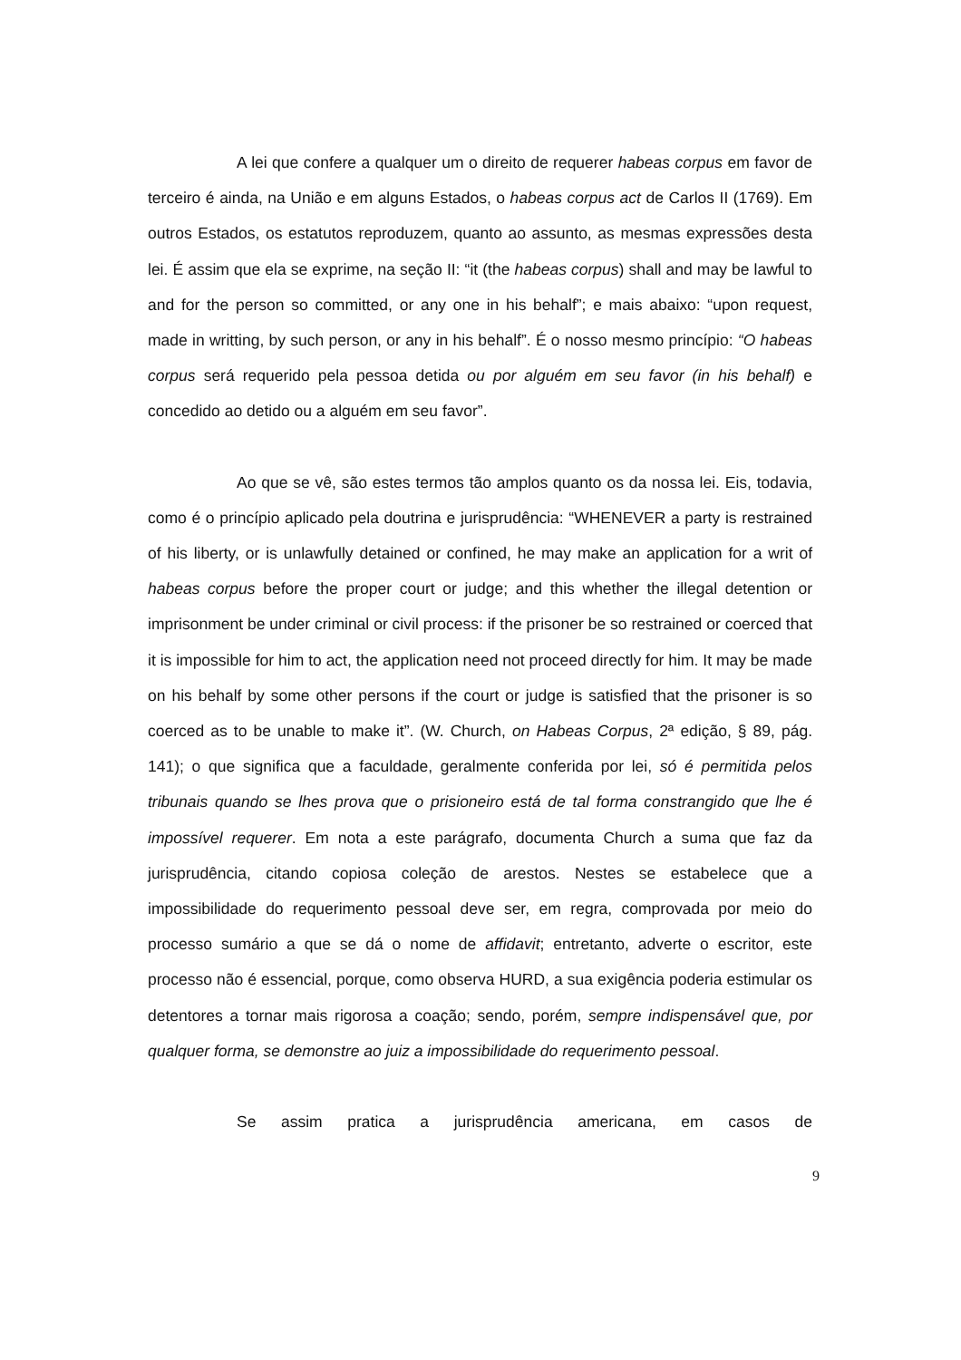A lei que confere a qualquer um o direito de requerer habeas corpus em favor de terceiro é ainda, na União e em alguns Estados, o habeas corpus act de Carlos II (1769). Em outros Estados, os estatutos reproduzem, quanto ao assunto, as mesmas expressões desta lei. É assim que ela se exprime, na seção II: “it (the habeas corpus) shall and may be lawful to and for the person so committed, or any one in his behalf”; e mais abaixo: “upon request, made in writting, by such person, or any in his behalf”. É o nosso mesmo princípio: “O habeas corpus será requerido pela pessoa detida ou por alguém em seu favor (in his behalf) e concedido ao detido ou a alguém em seu favor”.
Ao que se vê, são estes termos tão amplos quanto os da nossa lei. Eis, todavia, como é o princípio aplicado pela doutrina e jurisprudência: “WHENEVER a party is restrained of his liberty, or is unlawfully detained or confined, he may make an application for a writ of habeas corpus before the proper court or judge; and this whether the illegal detention or imprisonment be under criminal or civil process: if the prisoner be so restrained or coerced that it is impossible for him to act, the application need not proceed directly for him. It may be made on his behalf by some other persons if the court or judge is satisfied that the prisoner is so coerced as to be unable to make it”. (W. Church, on Habeas Corpus, 2ª edição, § 89, pág. 141); o que significa que a faculdade, geralmente conferida por lei, só é permitida pelos tribunais quando se lhes prova que o prisioneiro está de tal forma constrangido que lhe é impossível requerer. Em nota a este parágrafo, documenta Church a suma que faz da jurisprudência, citando copiosa coleção de arestos. Nestes se estabelece que a impossibilidade do requerimento pessoal deve ser, em regra, comprovada por meio do processo sumário a que se dá o nome de affidavit; entretanto, adverte o escritor, este processo não é essencial, porque, como observa HURD, a sua exigência poderia estimular os detentores a tornar mais rigorosa a coação; sendo, porém, sempre indispensável que, por qualquer forma, se demonstre ao juiz a impossibilidade do requerimento pessoal.
Se assim pratica a jurisprudência americana, em casos de
9